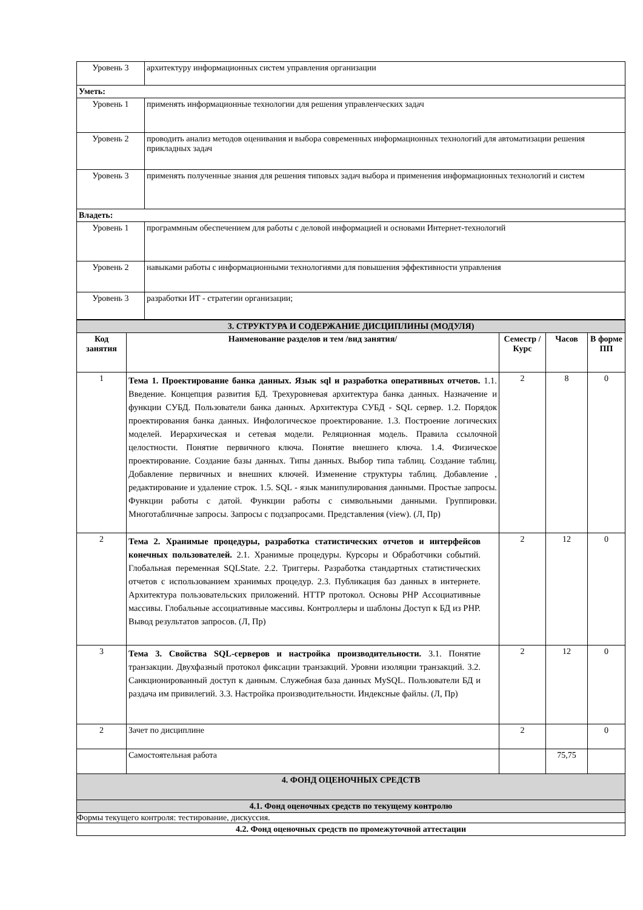| Уровень 3 | архитектуру информационных систем управления организации |
| Уметь: | |
| Уровень 1 | применять информационные технологии для решения управленческих задач |
| Уровень 2 | проводить анализ методов оценивания и выбора современных информационных технологий для автоматизации решения прикладных задач |
| Уровень 3 | применять полученные знания для решения типовых задач выбора и применения информационных технологий и систем |
| Владеть: | |
| Уровень 1 | программным обеспечением для работы с деловой информацией и основами Интернет-технологий |
| Уровень 2 | навыками работы с информационными технологиями для повышения эффективности управления |
| Уровень 3 | разработки ИТ - стратегии организации; |
| 3. СТРУКТУРА И СОДЕРЖАНИЕ ДИСЦИПЛИНЫ (МОДУЛЯ) | | | | |
| Код занятия | Наименование разделов и тем /вид занятия/ | Семестр / Курс | Часов | В форме ПП |
| 1 | Тема 1. Проектирование банка данных. Язык sql и разработка оперативных отчетов. 1.1. Введение. Концепция развития БД. Трехуровневая архитектура банка данных. Назначение и функции СУБД. Пользователи банка данных. Архитектура СУБД - SQL сервер. 1.2. Порядок проектирования банка данных. Инфологическое проектирование. 1.3. Построение логических моделей. Иерархическая и сетевая модели. Реляционная модель. Правила ссылочной целостности. Понятие первичного ключа. Понятие внешнего ключа. 1.4. Физическое проектирование. Создание базы данных. Типы данных. Выбор типа таблиц. Создание таблиц. Добавление первичных и внешних ключей. Изменение структуры таблиц. Добавление , редактирование и удаление строк. 1.5. SQL - язык манипулирования данными. Простые запросы. Функции работы с датой. Функции работы с символьными данными. Группировки. Многотабличные запросы. Запросы с подзапросами. Представления (view). (Л, Пр) | 2 | 8 | 0 |
| 2 | Тема 2. Хранимые процедуры, разработка статистических отчетов и интерфейсов конечных пользователей. 2.1. Хранимые процедуры. Курсоры и Обработчики событий. Глобальная переменная SQLState. 2.2. Триггеры. Разработка стандартных статистических отчетов с использованием хранимых процедур. 2.3. Публикация баз данных в интернете. Архитектура пользовательских приложений. HTTP протокол. Основы PHP Ассоциативные массивы. Глобальные ассоциативные массивы. Контроллеры и шаблоны Доступ к БД из PHP. Вывод результатов запросов. (Л, Пр) | 2 | 12 | 0 |
| 3 | Тема 3. Свойства SQL-серверов и настройка производительности. 3.1. Понятие транзакции. Двухфазный протокол фиксации транзакций. Уровни изоляции транзакций. 3.2. Санкционированный доступ к данным. Служебная база данных MySQL. Пользователи БД и раздача им привилегий. 3.3. Настройка производительности. Индексные файлы. (Л, Пр) | 2 | 12 | 0 |
| 2 | Зачет по дисциплине | 2 | | 0 |
| | Самостоятельная работа | | 75,75 | |
| 4. ФОНД ОЦЕНОЧНЫХ СРЕДСТВ | | | | |
| 4.1. Фонд оценочных средств по текущему контролю | | | | |
| Формы текущего контроля: тестирование, дискуссия. | | | | |
| 4.2. Фонд оценочных средств по промежуточной аттестации | | | | |